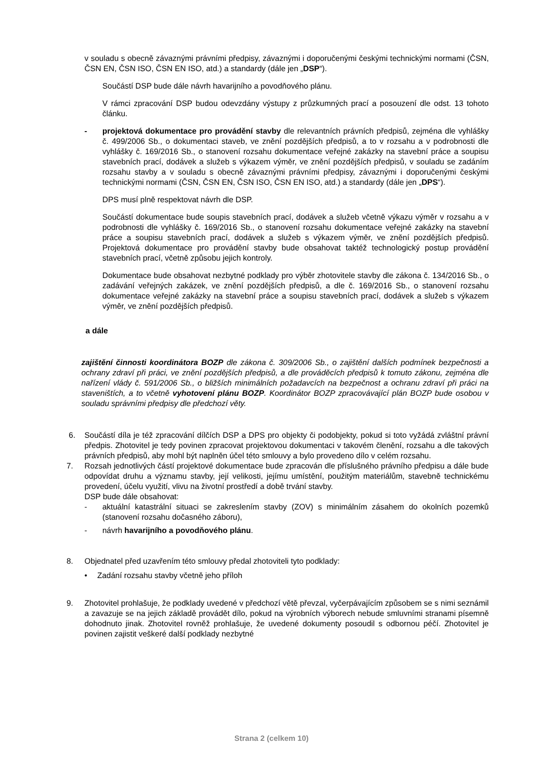v souladu s obecně závaznými právními předpisy, závaznými i doporučenými českými technickými normami (ČSN, ČSN EN, ČSN ISO, ČSN EN ISO, atd.) a standardy (dále jen „DSP“).
Součástí DSP bude dále návrh havarijního a povodňového plánu.
V rámci zpracování DSP budou odevzdány výstupy z průzkumných prací a posouzení dle odst. 13 tohoto článku.
- projektová dokumentace pro provádění stavby dle relevantních právních předpisů, zejména dle vyhlášky č. 499/2006 Sb., o dokumentaci staveb, ve znění pozdějších předpisů, a to v rozsahu a v podrobnosti dle vyhlášky č. 169/2016 Sb., o stanovení rozsahu dokumentace veřejné zakázky na stavební práce a soupisu stavebních prací, dodávek a služeb s výkazem výměr, ve znění pozdějších předpisů, v souladu se zadáním rozsahu stavby a v souladu s obecně závaznými právními předpisy, závaznými i doporučenými českými technickými normami (ČSN, ČSN EN, ČSN ISO, ČSN EN ISO, atd.) a standardy (dále jen „DPS“).
DPS musí plně respektovat návrh dle DSP.
Součástí dokumentace bude soupis stavebních prací, dodávek a služeb včetně výkazu výměr v rozsahu a v podrobnosti dle vyhlášky č. 169/2016 Sb., o stanovení rozsahu dokumentace veřejné zakázky na stavební práce a soupisu stavebních prací, dodávek a služeb s výkazem výměr, ve znění pozdějších předpisů. Projektová dokumentace pro provádění stavby bude obsahovat taktéž technologický postup provádění stavebních prací, včetně způsobu jejich kontroly.
Dokumentace bude obsahovat nezbytné podklady pro výběr zhotovitele stavby dle zákona č. 134/2016 Sb., o zadávání veřejných zakázek, ve znění pozdějších předpisů, a dle č. 169/2016 Sb., o stanovení rozsahu dokumentace veřejné zakázky na stavební práce a soupisu stavebních prací, dodávek a služeb s výkazem výměr, ve znění pozdějších předpisů.
a dále
zajištění činnosti koordinátora BOZP dle zákona č. 309/2006 Sb., o zajištění dalších podmínek bezpečnosti a ochrany zdraví při práci, ve znění pozdějších předpisů, a dle prováděcích předpisů k tomuto zákonu, zejména dle nařízení vlády č. 591/2006 Sb., o bližších minimálních požadavcích na bezpečnost a ochranu zdraví při práci na staveništích, a to včetně vyhotovení plánu BOZP. Koordinátor BOZP zpracovávající plán BOZP bude osobou v souladu správními předpisy dle předchozí věty.
6. Součástí díla je též zpracování dílčích DSP a DPS pro objekty či podobjekty, pokud si toto vyžádá zvláštní právní předpis. Zhotovitel je tedy povinen zpracovat projektovou dokumentaci v takovém členění, rozsahu a dle takových právních předpisů, aby mohl být naplněn účel této smlouvy a bylo provedeno dílo v celém rozsahu.
7. Rozsah jednotlivých částí projektové dokumentace bude zpracován dle příslušného právního předpisu a dále bude odpovídat druhu a významu stavby, její velikosti, jejímu umístění, použitým materiálům, stavebně technickému provedení, účelu využití, vlivu na životní prostředí a době trvání stavby.
DSP bude dále obsahovat:
- aktuální katastrální situaci se zakreslením stavby (ZOV) s minimálním zásahem do okolních pozemků (stanovení rozsahu dočasného záboru),
- návrh havarijního a povodňového plánu.
8. Objednatel před uzavřením této smlouvy předal zhotoviteli tyto podklady:
• Zadání rozsahu stavby včetně jeho příloh
9. Zhotovitel prohlašuje, že podklady uvedené v předchozí větě převzal, vyčerpávajícím způsobem se s nimi seznámil a zavazuje se na jejich základě provádět dílo, pokud na výrobních výborech nebude smluvními stranami písemně dohodnuto jinak. Zhotovitel rovněž prohlašuje, že uvedené dokumenty posoudil s odbornou péčí. Zhotovitel je povinen zajistit veškeré další podklady nezbytné
Strana 2 (celkem 10)